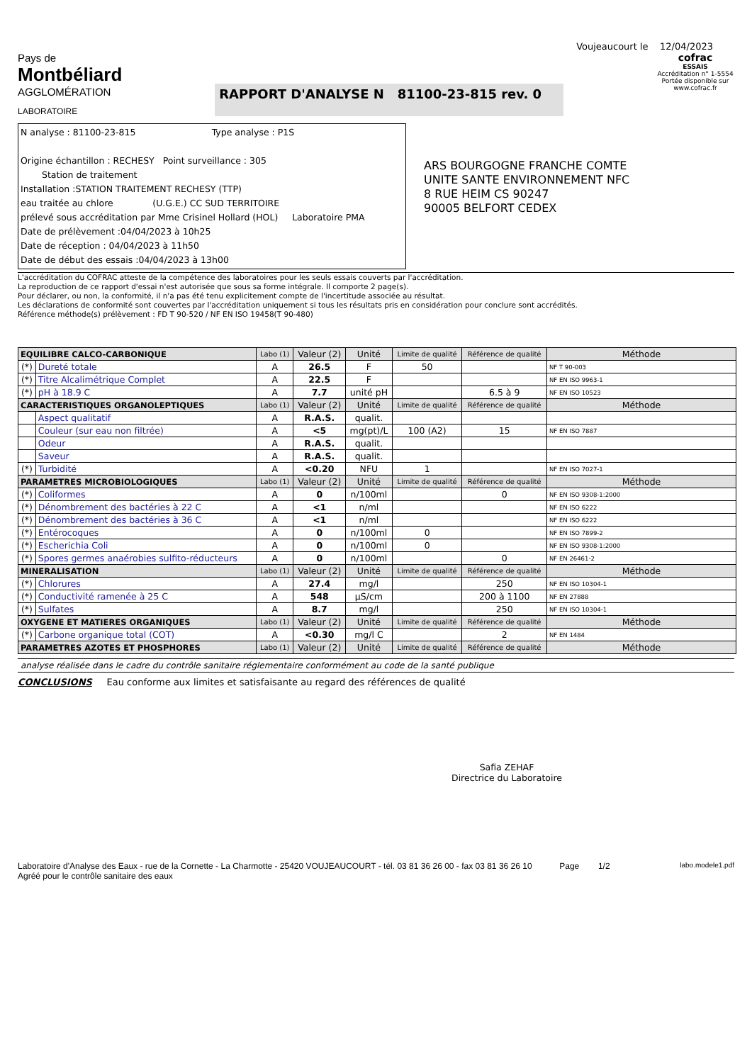Voujeaucourt le 12/04/2023
Pays de
Montbéliard
AGGLOMÉRATION
LABORATOIRE
RAPPORT D'ANALYSE N 81100-23-815 rev. 0
cofrac
ESSAIS
Accréditation n° 1-5554
Portée disponible sur www.cofrac.fr
N analyse : 81100-23-815 Type analyse : P1S
Origine échantillon : RECHESY Point surveillance : 305
Station de traitement
Installation :STATION TRAITEMENT RECHESY (TTP)
eau traitée au chlore (U.G.E.) CC SUD TERRITOIRE
prélevé sous accréditation par Mme Crisinel Hollard (HOL) Laboratoire PMA
Date de prélèvement :04/04/2023 à 10h25
Date de réception : 04/04/2023 à 11h50
Date de début des essais :04/04/2023 à 13h00
ARS BOURGOGNE FRANCHE COMTE
UNITE SANTE ENVIRONNEMENT NFC
8 RUE HEIM CS 90247
90005 BELFORT CEDEX
L'accréditation du COFRAC atteste de la compétence des laboratoires pour les seuls essais couverts par l'accréditation.
La reproduction de ce rapport d'essai n'est autorisée que sous sa forme intégrale. Il comporte 2 page(s).
Pour déclarer, ou non, la conformité, il n'a pas été tenu explicitement compte de l'incertitude associée au résultat.
Les déclarations de conformité sont couvertes par l'accréditation uniquement si tous les résultats pris en considération pour conclure sont accrédités.
Référence méthode(s) prélèvement : FD T 90-520 / NF EN ISO 19458(T 90-480)
| EQUILIBRE CALCO-CARBONIQUE | | Labo (1) | Valeur (2) | Unité | Limite de qualité | Référence de qualité | Méthode |
| --- | --- | --- | --- | --- | --- | --- | --- |
| (*) | Dureté totale | A | 26.5 | F | 50 | | NF T 90-003 |
| (*) | Titre Alcalimétrique Complet | A | 22.5 | F | | | NF EN ISO 9963-1 |
| (*) | pH à 18.9 C | A | 7.7 | unité pH | | 6.5 à 9 | NF EN ISO 10523 |
| CARACTERISTIQUES ORGANOLEPTIQUES | | Labo (1) | Valeur (2) | Unité | Limite de qualité | Référence de qualité | Méthode |
| | Aspect qualitatif | A | R.A.S. | qualit. | | | |
| | Couleur (sur eau non filtrée) | A | <5 | mg(pt)/L | 100 (A2) | 15 | NF EN ISO 7887 |
| | Odeur | A | R.A.S. | qualit. | | | |
| | Saveur | A | R.A.S. | qualit. | | | |
| (*) | Turbidité | A | <0.20 | NFU | 1 | | NF EN ISO 7027-1 |
| PARAMETRES MICROBIOLOGIQUES | | Labo (1) | Valeur (2) | Unité | Limite de qualité | Référence de qualité | Méthode |
| (*) | Coliformes | A | 0 | n/100ml | | 0 | NF EN ISO 9308-1:2000 |
| (*) | Dénombrement des bactéries à 22 C | A | <1 | n/ml | | | NF EN ISO 6222 |
| (*) | Dénombrement des bactéries à 36 C | A | <1 | n/ml | | | NF EN ISO 6222 |
| (*) | Entérocoques | A | 0 | n/100ml | 0 | | NF EN ISO 7899-2 |
| (*) | Escherichia Coli | A | 0 | n/100ml | 0 | | NF EN ISO 9308-1:2000 |
| (*) | Spores germes anaérobies sulfito-réducteurs | A | 0 | n/100ml | | 0 | NF EN 26461-2 |
| MINERALISATION | | Labo (1) | Valeur (2) | Unité | Limite de qualité | Référence de qualité | Méthode |
| (*) | Chlorures | A | 27.4 | mg/l | | 250 | NF EN ISO 10304-1 |
| (*) | Conductivité ramenée à 25 C | A | 548 | µS/cm | | 200 à 1100 | NF EN 27888 |
| (*) | Sulfates | A | 8.7 | mg/l | | 250 | NF EN ISO 10304-1 |
| OXYGENE ET MATIERES ORGANIQUES | | Labo (1) | Valeur (2) | Unité | Limite de qualité | Référence de qualité | Méthode |
| (*) | Carbone organique total (COT) | A | <0.30 | mg/l C | | 2 | NF EN 1484 |
| PARAMETRES AZOTES ET PHOSPHORES | | Labo (1) | Valeur (2) | Unité | Limite de qualité | Référence de qualité | Méthode |
analyse réalisée dans le cadre du contrôle sanitaire réglementaire conformément au code de la santé publique
CONCLUSIONS Eau conforme aux limites et satisfaisante au regard des références de qualité
Safia ZEHAF
Directrice du Laboratoire
Laboratoire d'Analyse des Eaux - rue de la Cornette - La Charmotte - 25420 VOUJEAUCOURT - tél. 03 81 36 26 00 - fax 03 81 36 26 10
Agréé pour le contrôle sanitaire des eaux
Page 1/2
labo.modele1.pdf